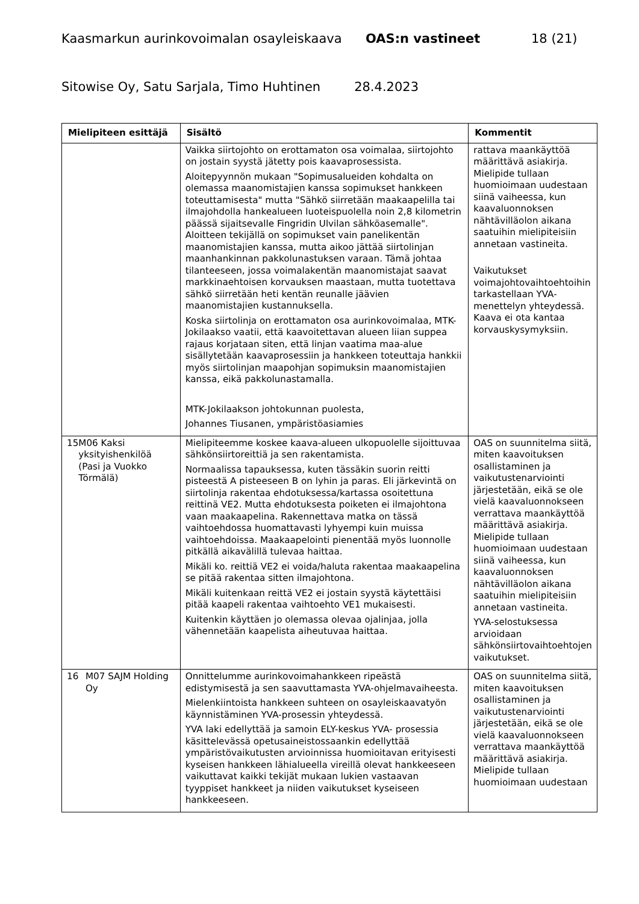Kaasmarkun aurinkovoimalan osayleiskaava OAS:n vastineet 18 (21)
Sitowise Oy, Satu Sarjala, Timo Huhtinen 28.4.2023
| Mielipiteen esittäjä | Sisältö | Kommentit |
| --- | --- | --- |
| | Vaikka siirtojohto on erottamaton osa voimalaa, siirtojohto on jostain syystä jätetty pois kaavaprosessista. Aloitepyynnön mukaan "Sopimusalueiden kohdalta on olemassa maanomistajien kanssa sopimukset hankkeen toteuttamisesta" mutta "Sähkö siirretään maakaapelilla tai ilmajohdolla hankealueen luoteispuolella noin 2,8 kilometrin päässä sijaitsevalle Fingridin Ulvilan sähköasemalle". Aloitteen tekijällä on sopimukset vain panelikentän maanomistajien kanssa, mutta aikoo jättää siirtolinjan maanhankinnan pakkolunastuksen varaan. Tämä johtaa tilanteeseen, jossa voimalakentän maanomistajat saavat markkinaehtoisen korvauksen maastaan, mutta tuotettava sähkö siirretään heti kentän reunalle jäävien maanomistajien kustannuksella. Koska siirtolinja on erottamaton osa aurinkovoimalaa, MTK-Jokilaakso vaatii, että kaavoitettavan alueen liian suppea rajaus korjataan siten, että linjan vaatima maa-alue sisällytetään kaavaprosessiin ja hankkeen toteuttaja hankkii myös siirtolinjan maapohjan sopimuksin maanomistajien kanssa, eikä pakkolunastamalla. MTK-Jokilaakson johtokunnan puolesta, Johannes Tiusanen, ympäristöasiamies | rattava maankäyttöä määrittävä asiakirja. Mielipide tullaan huomioimaan uudestaan siinä vaiheessa, kun kaavaluonnoksen nähtävilläolon aikana saatuihin mielipiteisiin annetaan vastineita. Vaikutukset voimajohtovaihtoehtoihin tarkastellaan YVA-menettelyn yhteydessä. Kaava ei ota kantaa korvauskysymyksiin. |
| 15 M06 Kaksi yksityishenkilöä (Pasi ja Vuokko Törmälä) | Mielipiteemme koskee kaava-alueen ulkopuolelle sijoittuvaa sähkönsiirtoreittiä ja sen rakentamista. Normaalissa tapauksessa, kuten tässäkin suorin reitti pisteestä A pisteeseen B on lyhin ja paras. Eli järkevintä on siirtolinja rakentaa ehdotuksessa/kartassa osoitettuna reittinä VE2. Mutta ehdotuksesta poiketen ei ilmajohtona vaan maakaapelina. Rakennettava matka on tässä vaihtoehdossa huomattavasti lyhyempi kuin muissa vaihtoehdoissa. Maakaapelointi pienentää myös luonnolle pitkällä aikavälillä tulevaa haittaa. Mikäli ko. reittiä VE2 ei voida/haluta rakentaa maakaapelina se pitää rakentaa sitten ilmajohtona. Mikäli kuitenkaan reittä VE2 ei jostain syystä käytettäisi pitää kaapeli rakentaa vaihtoehto VE1 mukaisesti. Kuitenkin käyttäen jo olemassa olevaa ojalinjaa, jolla vähennetään kaapelista aiheutuvaa haittaa. | OAS on suunnitelma siitä, miten kaavoituksen osallistaminen ja vaikutustenarviointi järjestetään, eikä se ole vielä kaavaluonnokseen verrattava maankäyttöä määrittävä asiakirja. Mielipide tullaan huomioimaan uudestaan siinä vaiheessa, kun kaavaluonnoksen nähtävilläolon aikana saatuihin mielipiteisiin annetaan vastineita. YVA-selostuksessa arvioidaan sähkönsiirtovaihtoehtojen vaikutukset. |
| 16 M07 SAJM Holding Oy | Onnittelumme aurinkovoimahankkeen ripeästä edistymisestä ja sen saavuttamasta YVA-ohjelmavaiheesta. Mielenkiintoista hankkeen suhteen on osayleiskaavatyön käynnistäminen YVA-prosessin yhteydessä. YVA laki edellyttää ja samoin ELY-keskus YVA- prosessia käsittelevässä opetusaineistossaankin edellyttää ympäristövaikutusten arvioinnissa huomioitavan erityisesti kyseisen hankkeen lähialueella vireillä olevat hankkeeseen vaikuttavat kaikki tekijät mukaan lukien vastaavan tyyppiset hankkeet ja niiden vaikutukset kyseiseen hankkeeseen. | OAS on suunnitelma siitä, miten kaavoituksen osallistaminen ja vaikutustenarviointi järjestetään, eikä se ole vielä kaavaluonnokseen verrattava maankäyttöä määrittävä asiakirja. Mielipide tullaan huomioimaan uudestaan |